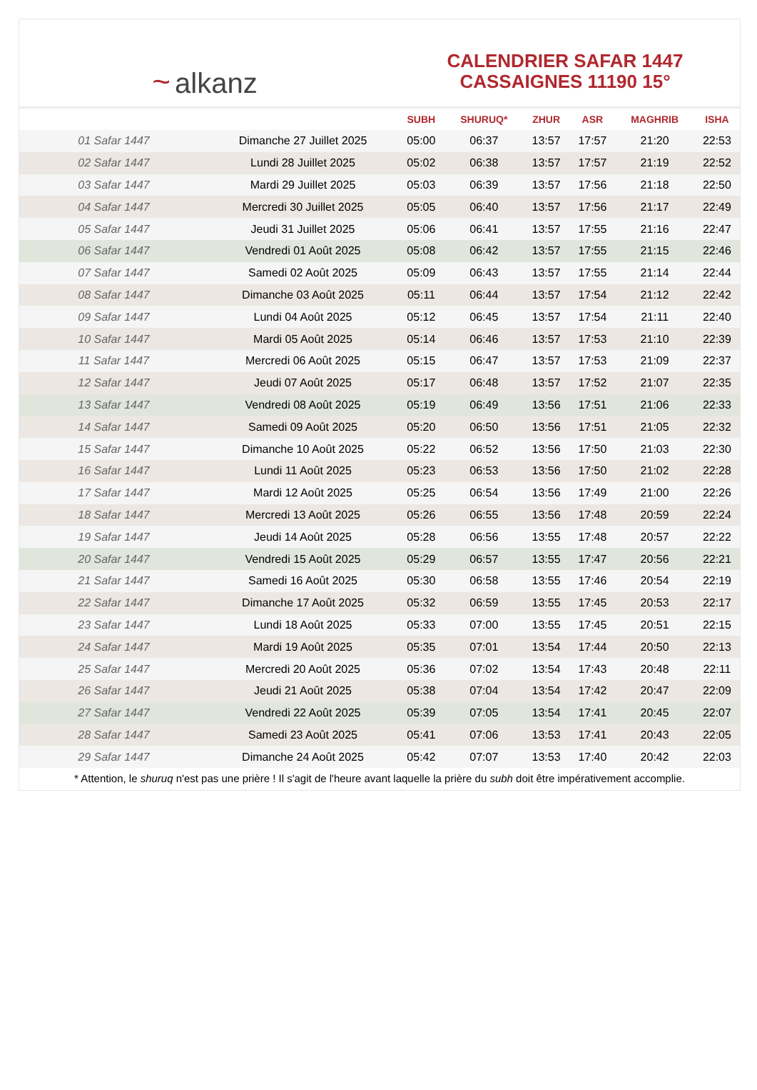~ alkanz
CALENDRIER SAFAR 1447
CASSAIGNES 11190 15°
| | | SUBH | SHURUQ* | ZHUR | ASR | MAGHRIB | ISHA |
| --- | --- | --- | --- | --- | --- | --- | --- |
| 01 Safar 1447 | Dimanche 27 Juillet 2025 | 05:00 | 06:37 | 13:57 | 17:57 | 21:20 | 22:53 |
| 02 Safar 1447 | Lundi 28 Juillet 2025 | 05:02 | 06:38 | 13:57 | 17:57 | 21:19 | 22:52 |
| 03 Safar 1447 | Mardi 29 Juillet 2025 | 05:03 | 06:39 | 13:57 | 17:56 | 21:18 | 22:50 |
| 04 Safar 1447 | Mercredi 30 Juillet 2025 | 05:05 | 06:40 | 13:57 | 17:56 | 21:17 | 22:49 |
| 05 Safar 1447 | Jeudi 31 Juillet 2025 | 05:06 | 06:41 | 13:57 | 17:55 | 21:16 | 22:47 |
| 06 Safar 1447 | Vendredi 01 Août 2025 | 05:08 | 06:42 | 13:57 | 17:55 | 21:15 | 22:46 |
| 07 Safar 1447 | Samedi 02 Août 2025 | 05:09 | 06:43 | 13:57 | 17:55 | 21:14 | 22:44 |
| 08 Safar 1447 | Dimanche 03 Août 2025 | 05:11 | 06:44 | 13:57 | 17:54 | 21:12 | 22:42 |
| 09 Safar 1447 | Lundi 04 Août 2025 | 05:12 | 06:45 | 13:57 | 17:54 | 21:11 | 22:40 |
| 10 Safar 1447 | Mardi 05 Août 2025 | 05:14 | 06:46 | 13:57 | 17:53 | 21:10 | 22:39 |
| 11 Safar 1447 | Mercredi 06 Août 2025 | 05:15 | 06:47 | 13:57 | 17:53 | 21:09 | 22:37 |
| 12 Safar 1447 | Jeudi 07 Août 2025 | 05:17 | 06:48 | 13:57 | 17:52 | 21:07 | 22:35 |
| 13 Safar 1447 | Vendredi 08 Août 2025 | 05:19 | 06:49 | 13:56 | 17:51 | 21:06 | 22:33 |
| 14 Safar 1447 | Samedi 09 Août 2025 | 05:20 | 06:50 | 13:56 | 17:51 | 21:05 | 22:32 |
| 15 Safar 1447 | Dimanche 10 Août 2025 | 05:22 | 06:52 | 13:56 | 17:50 | 21:03 | 22:30 |
| 16 Safar 1447 | Lundi 11 Août 2025 | 05:23 | 06:53 | 13:56 | 17:50 | 21:02 | 22:28 |
| 17 Safar 1447 | Mardi 12 Août 2025 | 05:25 | 06:54 | 13:56 | 17:49 | 21:00 | 22:26 |
| 18 Safar 1447 | Mercredi 13 Août 2025 | 05:26 | 06:55 | 13:56 | 17:48 | 20:59 | 22:24 |
| 19 Safar 1447 | Jeudi 14 Août 2025 | 05:28 | 06:56 | 13:55 | 17:48 | 20:57 | 22:22 |
| 20 Safar 1447 | Vendredi 15 Août 2025 | 05:29 | 06:57 | 13:55 | 17:47 | 20:56 | 22:21 |
| 21 Safar 1447 | Samedi 16 Août 2025 | 05:30 | 06:58 | 13:55 | 17:46 | 20:54 | 22:19 |
| 22 Safar 1447 | Dimanche 17 Août 2025 | 05:32 | 06:59 | 13:55 | 17:45 | 20:53 | 22:17 |
| 23 Safar 1447 | Lundi 18 Août 2025 | 05:33 | 07:00 | 13:55 | 17:45 | 20:51 | 22:15 |
| 24 Safar 1447 | Mardi 19 Août 2025 | 05:35 | 07:01 | 13:54 | 17:44 | 20:50 | 22:13 |
| 25 Safar 1447 | Mercredi 20 Août 2025 | 05:36 | 07:02 | 13:54 | 17:43 | 20:48 | 22:11 |
| 26 Safar 1447 | Jeudi 21 Août 2025 | 05:38 | 07:04 | 13:54 | 17:42 | 20:47 | 22:09 |
| 27 Safar 1447 | Vendredi 22 Août 2025 | 05:39 | 07:05 | 13:54 | 17:41 | 20:45 | 22:07 |
| 28 Safar 1447 | Samedi 23 Août 2025 | 05:41 | 07:06 | 13:53 | 17:41 | 20:43 | 22:05 |
| 29 Safar 1447 | Dimanche 24 Août 2025 | 05:42 | 07:07 | 13:53 | 17:40 | 20:42 | 22:03 |
* Attention, le shuruq n'est pas une prière ! Il s'agit de l'heure avant laquelle la prière du subh doit être impérativement accomplie.